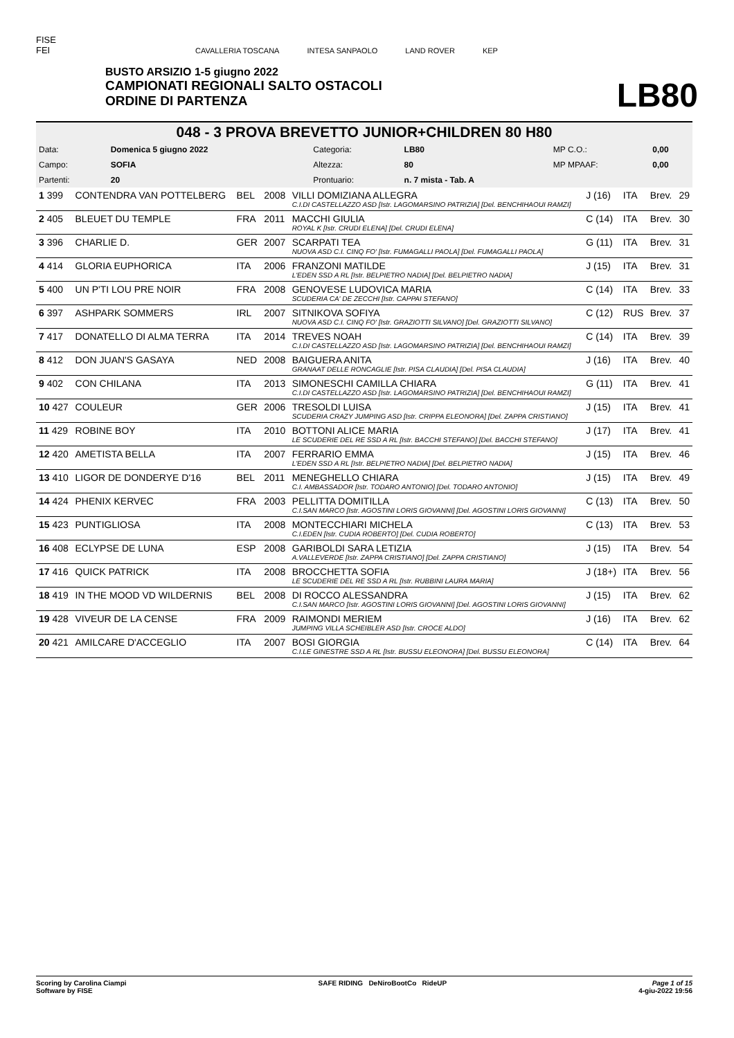FISE
FEI
CAVALLERIA TOSCANA INTESA SANPAOLO LAND ROVER KEP
BUSTO ARSIZIO 1-5 giugno 2022
CAMPIONATI REGIONALI SALTO OSTACOLI
ORDINE DI PARTENZA
LB80
048 - 3 PROVA BREVETTO JUNIOR+CHILDREN 80 H80
| Data: | Domenica 5 giugno 2022 | Categoria: | LB80 | MP C.O.: | 0,00 |
| Campo: | SOFIA | Altezza: | 80 | MP MPAAF: | 0,00 |
| Partenti: | 20 | Prontuario: | n. 7 mista - Tab. A | | |
| 1 399 | CONTENDRA VAN POTTELBERG | BEL | 2008 | VILLI DOMIZIANA ALLEGRA C.I.DI CASTELLAZZO ASD [Istr. LAGOMARSINO PATRIZIA] [Del. BENCHIHAOUI RAMZI] | J (16) | ITA | Brev. | 29 |
| 2 405 | BLEUET DU TEMPLE | FRA | 2011 | MACCHI GIULIA ROYAL K [Istr. CRUDI ELENA] [Del. CRUDI ELENA] | C (14) | ITA | Brev. | 30 |
| 3 396 | CHARLIE D. | GER | 2007 | SCARPATI TEA NUOVA ASD C.I. CINQ FO' [Istr. FUMAGALLI PAOLA] [Del. FUMAGALLI PAOLA] | G (11) | ITA | Brev. | 31 |
| 4 414 | GLORIA EUPHORICA | ITA | 2006 | FRANZONI MATILDE L'EDEN SSD A RL [Istr. BELPIETRO NADIA] [Del. BELPIETRO NADIA] | J (15) | ITA | Brev. | 31 |
| 5 400 | UN P'TI LOU PRE NOIR | FRA | 2008 | GENOVESE LUDOVICA MARIA SCUDERIA CA' DE ZECCHI [Istr. CAPPAI STEFANO] | C (14) | ITA | Brev. | 33 |
| 6 397 | ASHPARK SOMMERS | IRL | 2007 | SITNIKOVA SOFIYA NUOVA ASD C.I. CINQ FO' [Istr. GRAZIOTTI SILVANO] [Del. GRAZIOTTI SILVANO] | C (12) | RUS | Brev. | 37 |
| 7 417 | DONATELLO DI ALMA TERRA | ITA | 2014 | TREVES NOAH C.I.DI CASTELLAZZO ASD [Istr. LAGOMARSINO PATRIZIA] [Del. BENCHIHAOUI RAMZI] | C (14) | ITA | Brev. | 39 |
| 8 412 | DON JUAN'S GASAYA | NED | 2008 | BAIGUERA ANITA GRANAAT DELLE RONCAGLIE [Istr. PISA CLAUDIA] [Del. PISA CLAUDIA] | J (16) | ITA | Brev. | 40 |
| 9 402 | CON CHILANA | ITA | 2013 | SIMONESCHI CAMILLA CHIARA C.I.DI CASTELLAZZO ASD [Istr. LAGOMARSINO PATRIZIA] [Del. BENCHIHAOUI RAMZI] | G (11) | ITA | Brev. | 41 |
| 10 427 | COULEUR | GER | 2006 | TRESOLDI LUISA SCUDERIA CRAZY JUMPING ASD [Istr. CRIPPA ELEONORA] [Del. ZAPPA CRISTIANO] | J (15) | ITA | Brev. | 41 |
| 11 429 | ROBINE BOY | ITA | 2010 | BOTTONI ALICE MARIA LE SCUDERIE DEL RE SSD A RL [Istr. BACCHI STEFANO] [Del. BACCHI STEFANO] | J (17) | ITA | Brev. | 41 |
| 12 420 | AMETISTA BELLA | ITA | 2007 | FERRARIO EMMA L'EDEN SSD A RL [Istr. BELPIETRO NADIA] [Del. BELPIETRO NADIA] | J (15) | ITA | Brev. | 46 |
| 13 410 | LIGOR DE DONDERYE D'16 | BEL | 2011 | MENEGHELLO CHIARA C.I. AMBASSADOR [Istr. TODARO ANTONIO] [Del. TODARO ANTONIO] | J (15) | ITA | Brev. | 49 |
| 14 424 | PHENIX KERVEC | FRA | 2003 | PELLITTA DOMITILLA C.I.SAN MARCO [Istr. AGOSTINI LORIS GIOVANNI] [Del. AGOSTINI LORIS GIOVANNI] | C (13) | ITA | Brev. | 50 |
| 15 423 | PUNTIGLIOSA | ITA | 2008 | MONTECCHIARI MICHELA C.I.EDEN [Istr. CUDIA ROBERTO] [Del. CUDIA ROBERTO] | C (13) | ITA | Brev. | 53 |
| 16 408 | ECLYPSE DE LUNA | ESP | 2008 | GARIBOLDI SARA LETIZIA A.VALLEVERDE [Istr. ZAPPA CRISTIANO] [Del. ZAPPA CRISTIANO] | J (15) | ITA | Brev. | 54 |
| 17 416 | QUICK PATRICK | ITA | 2008 | BROCCHETTA SOFIA LE SCUDERIE DEL RE SSD A RL [Istr. RUBBINI LAURA MARIA] | J (18+) | ITA | Brev. | 56 |
| 18 419 | IN THE MOOD VD WILDERNIS | BEL | 2008 | DI ROCCO ALESSANDRA C.I.SAN MARCO [Istr. AGOSTINI LORIS GIOVANNI] [Del. AGOSTINI LORIS GIOVANNI] | J (15) | ITA | Brev. | 62 |
| 19 428 | VIVEUR DE LA CENSE | FRA | 2009 | RAIMONDI MERIEM JUMPING VILLA SCHEIBLER ASD [Istr. CROCE ALDO] | J (16) | ITA | Brev. | 62 |
| 20 421 | AMILCARE D'ACCEGLIO | ITA | 2007 | BOSI GIORGIA C.I.LE GINESTRE SSD A RL [Istr. BUSSU ELEONORA] [Del. BUSSU ELEONORA] | C (14) | ITA | Brev. | 64 |
Scoring by Carolina Ciampi
Software by FISE SAFE RIDING DeNiroBootCo RideUP Page 1 of 15
4-giu-2022 19:56